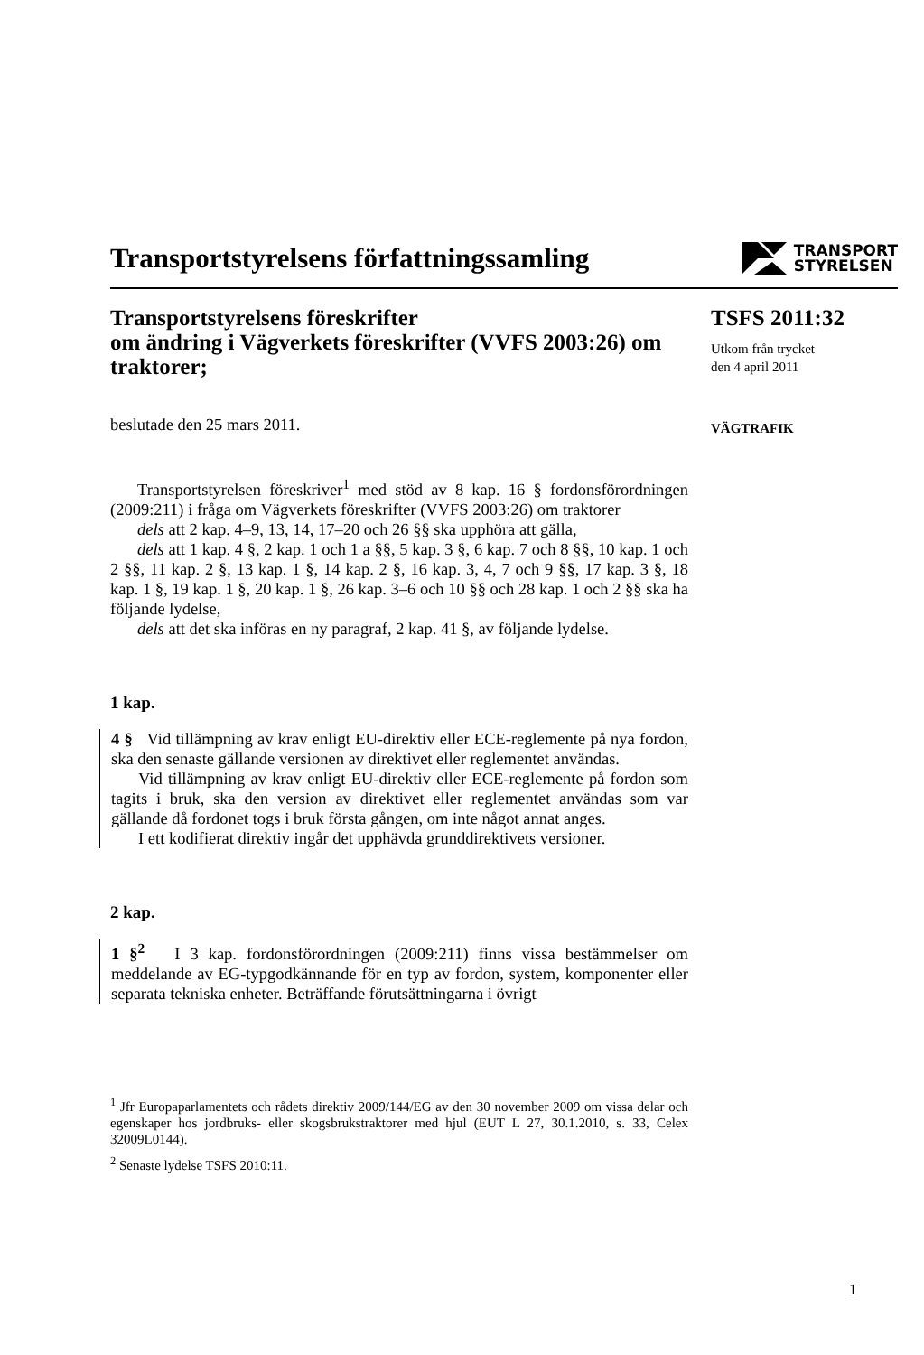Transportstyrelsens författningssamling
TRANSPORT
STYRELSEN
Transportstyrelsens föreskrifter
om ändring i Vägverkets föreskrifter (VVFS 2003:26) om traktorer;
beslutade den 25 mars 2011.
Transportstyrelsen föreskriver<sup>1</sup> med stöd av 8 kap. 16 § fordonsförordningen (2009:211) i fråga om Vägverkets föreskrifter (VVFS 2003:26) om traktorer
dels att 2 kap. 4–9, 13, 14, 17–20 och 26 §§ ska upphöra att gälla,
dels att 1 kap. 4 §, 2 kap. 1 och 1 a §§, 5 kap. 3 §, 6 kap. 7 och 8 §§, 10 kap. 1 och 2 §§, 11 kap. 2 §, 13 kap. 1 §, 14 kap. 2 §, 16 kap. 3, 4, 7 och 9 §§, 17 kap. 3 §, 18 kap. 1 §, 19 kap. 1 §, 20 kap. 1 §, 26 kap. 3–6 och 10 §§ och 28 kap. 1 och 2 §§ ska ha följande lydelse,
dels att det ska införas en ny paragraf, 2 kap. 41 §, av följande lydelse.
1 kap.
4 § Vid tillämpning av krav enligt EU-direktiv eller ECE-reglemente på nya fordon, ska den senaste gällande versionen av direktivet eller reglementet användas.
Vid tillämpning av krav enligt EU-direktiv eller ECE-reglemente på fordon som tagits i bruk, ska den version av direktivet eller reglementet användas som var gällande då fordonet togs i bruk första gången, om inte något annat anges.
I ett kodifierat direktiv ingår det upphävda grunddirektivets versioner.
2 kap.
1 §<sup>2</sup> I 3 kap. fordonsförordningen (2009:211) finns vissa bestämmelser om meddelande av EG-typgodkännande för en typ av fordon, system, komponenter eller separata tekniska enheter. Beträffande förutsättningarna i övrigt
<sup>1</sup> Jfr Europaparlamentets och rådets direktiv 2009/144/EG av den 30 november 2009 om vissa delar och egenskaper hos jordbruks- eller skogsbrukstraktorer med hjul (EUT L 27, 30.1.2010, s. 33, Celex 32009L0144).
<sup>2</sup> Senaste lydelse TSFS 2010:11.
TSFS 2011:32
Utkom från trycket
den 4 april 2011
VÄGTRAFIK
1